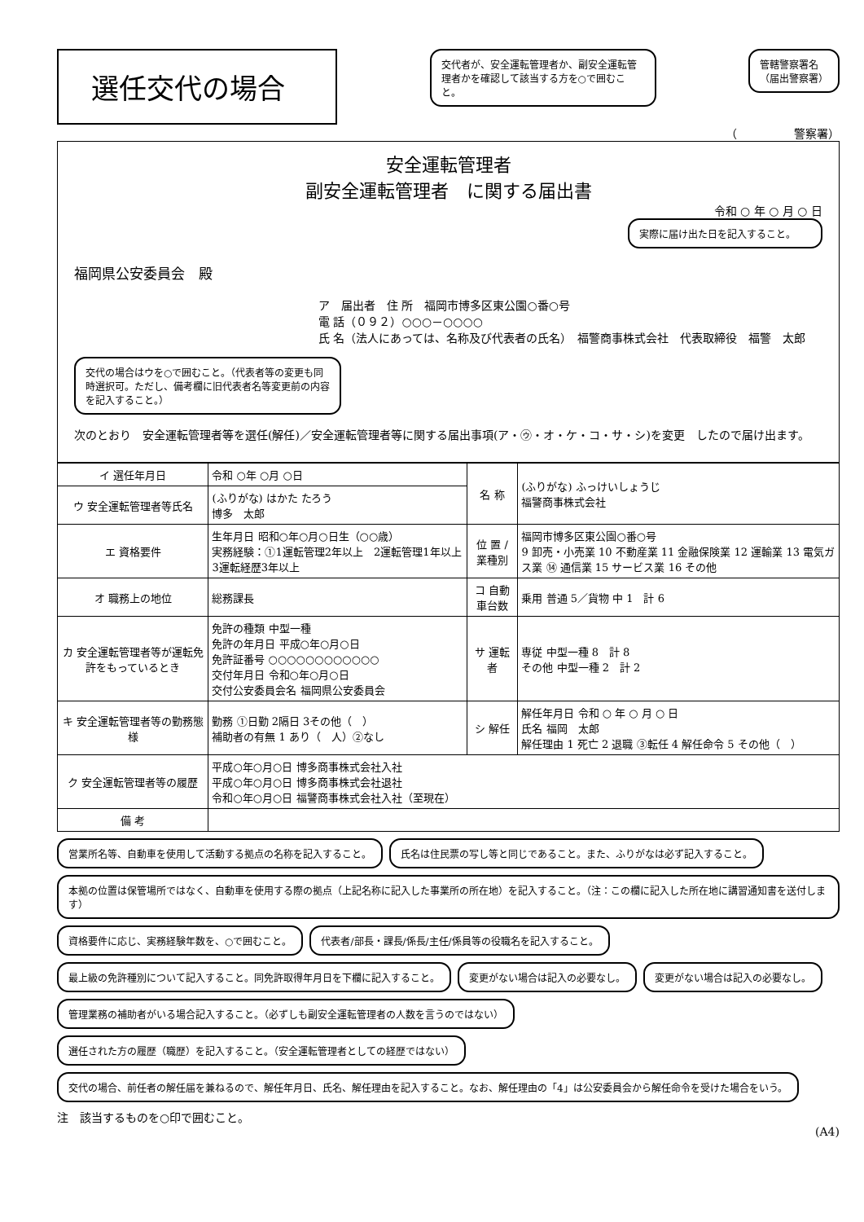選任交代の場合
交代者が、安全運転管理者か、副安全運転管理者かを確認して該当する方を○で囲むこと。
管轄警察署名
（届出警察署）
（　　　　　警察署）
安全運転管理者
副安全運転管理者　に関する届出書
令和 ○ 年 ○ 月 ○ 日
実際に届け出た日を記入すること。
福岡県公安委員会　殿
ア　届出者　住 所　福岡市博多区東公園○番○号
電 話（０９２）○○○－○○○○
氏 名（法人にあっては、名称及び代表者の氏名）　福警商事株式会社　代表取締役　福警　太郎
交代の場合はウを○で囲むこと。（代表者等の変更も同時選択可。ただし、備考欄に旧代表者名等変更前の内容を記入すること。）
次のとおり　安全運転管理者等を選任(解任)／安全運転管理者等に関する届出事項(ア・㋒・オ・ケ・コ・サ・シ)を変更　したので届け出ます。
| イ 選任年月日 | 令和 ○年 ○月 ○日 | 名 称 | (ふりがな) ふっけいしょうじ 福警商事株式会社 |
| ウ 安全運転管理者等氏名 | (ふりがな) はかた たろう 博多 太郎 | | |
| エ 資格要件 | 生年月日 昭和○年○月○日生（○○歳） 実務経験：①1運転管理2年以上 2運転管理1年以上 3運転経歴3年以上 | 位 置 / 業種別 | 福岡市博多区東公園○番○号 9 卸売・小売業 10 不動産業 11 金融保険業 12 運輸業 13 電気ガス業 ⑭ 通信業 15 サービス業 16 その他 |
| オ 職務上の地位 | 総務課長 | コ 自動車台数 | 乗用 普通 5／貨物 中 1 計 6 |
| カ 安全運転管理者等が運転免許をもっているとき | 免許の種類 中型一種 免許の年月日 平成○年○月○日 免許証番号 ○○○○○○○○○○○○ 交付年月日 令和○年○月○日 交付公安委員会名 福岡県公安委員会 | サ 運転者 | 専従 中型一種 8 計 8 その他 中型一種 2 計 2 |
| キ 安全運転管理者等の勤務態様 | 勤務 ①日勤 2隔日 3その他（ ） 補助者の有無 1 あり（ 人）②なし | シ 解任 | 解任年月日 令和 ○ 年 ○ 月 ○ 日 氏名 福岡 太郎 解任理由 1 死亡 2 退職 ③転任 4 解任命令 5 その他（ ） |
| ク 安全運転管理者等の履歴 | 平成○年○月○日 博多商事株式会社入社 平成○年○月○日 博多商事株式会社退社 令和○年○月○日 福警商事株式会社入社（至現在） | | |
| 備 考 | | | |
営業所名等、自動車を使用して活動する拠点の名称を記入すること。
氏名は住民票の写し等と同じであること。また、ふりがなは必ず記入すること。
本拠の位置は保管場所ではなく、自動車を使用する際の拠点（上記名称に記入した事業所の所在地）を記入すること。（注：この欄に記入した所在地に講習通知書を送付します）
資格要件に応じ、実務経験年数を、○で囲むこと。
代表者/部長・課長/係長/主任/係員等の役職名を記入すること。
最上級の免許種別について記入すること。同免許取得年月日を下欄に記入すること。
変更がない場合は記入の必要なし。
変更がない場合は記入の必要なし。
管理業務の補助者がいる場合記入すること。（必ずしも副安全運転管理者の人数を言うのではない）
選任された方の履歴（職歴）を記入すること。（安全運転管理者としての経歴ではない）
交代の場合、前任者の解任届を兼ねるので、解任年月日、氏名、解任理由を記入すること。なお、解任理由の「4」は公安委員会から解任命令を受けた場合をいう。
注　該当するものを○印で囲むこと。
(A4)